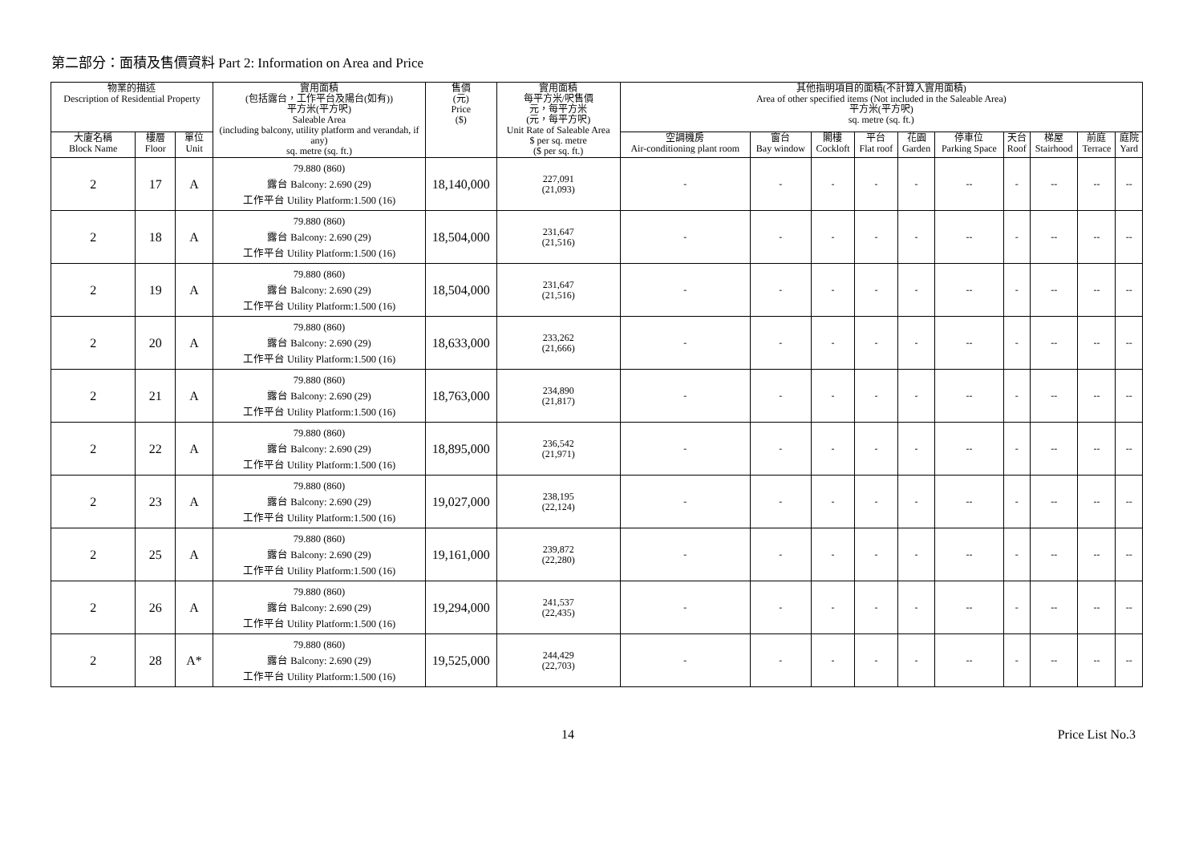第二部分：面積及售價資料 Part 2: Information on Area and Price
| 物業的描述 Description of Residential Property | | | 實用面積 (包括露台，工作平台及陽台(如有)) 平方米(平方呎) Saleable Area (including balcony, utility platform and verandah, if any) sq. metre (sq. ft.) | 售價 (元) Price ($) | 實用面積 每平方米/呎售價 元，每平方米 (元，每平方呎) Unit Rate of Saleable Area $ per sq. metre ($ per sq. ft.) | 其他指明項目的面積(不計算入實用面積) Area of other specified items (Not included in the Saleable Area) 平方米(平方呎) sq. metre (sq. ft.) | | | | | | | | | |
| --- | --- | --- | --- | --- | --- | --- | --- | --- | --- | --- | --- | --- | --- | --- | --- |
| 大廈名稱 Block Name | 樓層 Floor | 單位 Unit | | | | 空調機房 Air-conditioning plant room | 窗台 Bay window | 閣樓 Cockloft | 平台 Flat roof | 花園 Garden | 停車位 Parking Space | 天台 Roof | 梯屋 Stairhood | 前庭 Terrace | 庭院 Yard |
| 2 | 17 | A | 79.880 (860) 露台 Balcony: 2.690 (29) 工作平台 Utility Platform:1.500 (16) | 18,140,000 | 227,091 (21,093) | - | - | - | - | - | -- | - | -- | -- | -- |
| 2 | 18 | A | 79.880 (860) 露台 Balcony: 2.690 (29) 工作平台 Utility Platform:1.500 (16) | 18,504,000 | 231,647 (21,516) | - | - | - | - | - | -- | - | -- | -- | -- |
| 2 | 19 | A | 79.880 (860) 露台 Balcony: 2.690 (29) 工作平台 Utility Platform:1.500 (16) | 18,504,000 | 231,647 (21,516) | - | - | - | - | - | -- | - | -- | -- | -- |
| 2 | 20 | A | 79.880 (860) 露台 Balcony: 2.690 (29) 工作平台 Utility Platform:1.500 (16) | 18,633,000 | 233,262 (21,666) | - | - | - | - | - | -- | - | -- | -- | -- |
| 2 | 21 | A | 79.880 (860) 露台 Balcony: 2.690 (29) 工作平台 Utility Platform:1.500 (16) | 18,763,000 | 234,890 (21,817) | - | - | - | - | - | -- | - | -- | -- | -- |
| 2 | 22 | A | 79.880 (860) 露台 Balcony: 2.690 (29) 工作平台 Utility Platform:1.500 (16) | 18,895,000 | 236,542 (21,971) | - | - | - | - | - | -- | - | -- | -- | -- |
| 2 | 23 | A | 79.880 (860) 露台 Balcony: 2.690 (29) 工作平台 Utility Platform:1.500 (16) | 19,027,000 | 238,195 (22,124) | - | - | - | - | - | -- | - | -- | -- | -- |
| 2 | 25 | A | 79.880 (860) 露台 Balcony: 2.690 (29) 工作平台 Utility Platform:1.500 (16) | 19,161,000 | 239,872 (22,280) | - | - | - | - | - | -- | - | -- | -- | -- |
| 2 | 26 | A | 79.880 (860) 露台 Balcony: 2.690 (29) 工作平台 Utility Platform:1.500 (16) | 19,294,000 | 241,537 (22,435) | - | - | - | - | - | -- | - | -- | -- | -- |
| 2 | 28 | A* | 79.880 (860) 露台 Balcony: 2.690 (29) 工作平台 Utility Platform:1.500 (16) | 19,525,000 | 244,429 (22,703) | - | - | - | - | - | -- | - | -- | -- | -- |
14 Price List No.3